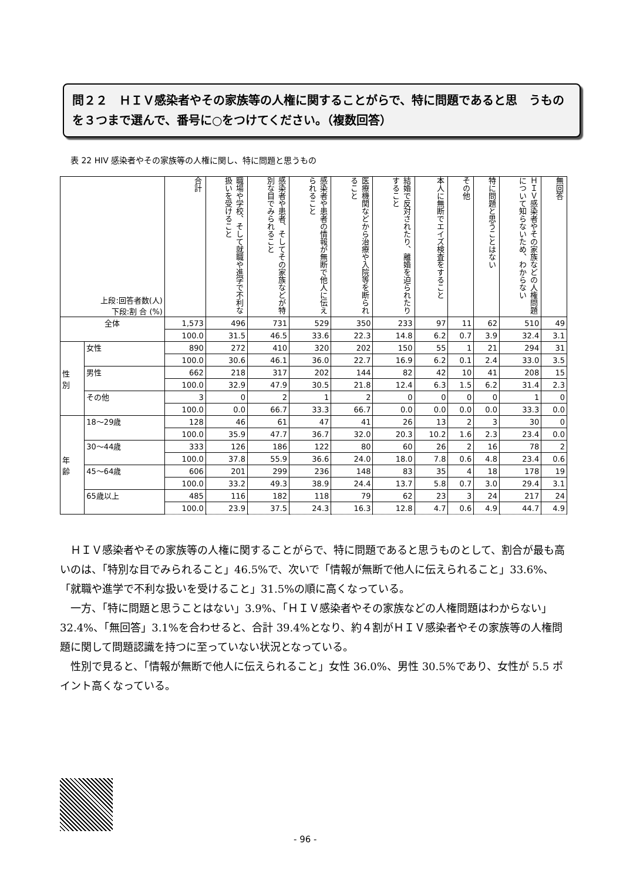問２２　ＨＩＶ感染者やその家族等の人権に関することがらで、特に問題であると思　うものを３つまで選んで、番号に○をつけてください。（複数回答）
表 22 HIV 感染者やその家族等の人権に関し、特に問題と思うもの
| 上段:回答者数(人) 下段:割 合 (%) | | 合計 | 職場や学校、そして就職や進学で不利な扱いを受けること | 感染者や患者、そしてその家族などが特別な目でみられること | 感染者や患者の情報が無断で他人に伝えられること | 医療機関などから治療や入院等を断られること | 結婚で反対されたり、離婚を迫られたりすること | 本人に無断でエイズ検査をすること | その他 | 特に問題と思うことはない | ＨＩＶ感染者やその家族などの人権問題について知らないため、わからない | 無回答 |
| 全体 | | 1,573 | 496 | 731 | 529 | 350 | 233 | 97 | 11 | 62 | 510 | 49 |
| | | 100.0 | 31.5 | 46.5 | 33.6 | 22.3 | 14.8 | 6.2 | 0.7 | 3.9 | 32.4 | 3.1 |
| 性 別 | 女性 | 890 | 272 | 410 | 320 | 202 | 150 | 55 | 1 | 21 | 294 | 31 |
| | | 100.0 | 30.6 | 46.1 | 36.0 | 22.7 | 16.9 | 6.2 | 0.1 | 2.4 | 33.0 | 3.5 |
| | 男性 | 662 | 218 | 317 | 202 | 144 | 82 | 42 | 10 | 41 | 208 | 15 |
| | | 100.0 | 32.9 | 47.9 | 30.5 | 21.8 | 12.4 | 6.3 | 1.5 | 6.2 | 31.4 | 2.3 |
| | その他 | 3 | 0 | 2 | 1 | 2 | 0 | 0 | 0 | 0 | 1 | 0 |
| | | 100.0 | 0.0 | 66.7 | 33.3 | 66.7 | 0.0 | 0.0 | 0.0 | 0.0 | 33.3 | 0.0 |
| 年 齢 | 18～29歳 | 128 | 46 | 61 | 47 | 41 | 26 | 13 | 2 | 3 | 30 | 0 |
| | | 100.0 | 35.9 | 47.7 | 36.7 | 32.0 | 20.3 | 10.2 | 1.6 | 2.3 | 23.4 | 0.0 |
| | 30～44歳 | 333 | 126 | 186 | 122 | 80 | 60 | 26 | 2 | 16 | 78 | 2 |
| | | 100.0 | 37.8 | 55.9 | 36.6 | 24.0 | 18.0 | 7.8 | 0.6 | 4.8 | 23.4 | 0.6 |
| | 45～64歳 | 606 | 201 | 299 | 236 | 148 | 83 | 35 | 4 | 18 | 178 | 19 |
| | | 100.0 | 33.2 | 49.3 | 38.9 | 24.4 | 13.7 | 5.8 | 0.7 | 3.0 | 29.4 | 3.1 |
| | 65歳以上 | 485 | 116 | 182 | 118 | 79 | 62 | 23 | 3 | 24 | 217 | 24 |
| | | 100.0 | 23.9 | 37.5 | 24.3 | 16.3 | 12.8 | 4.7 | 0.6 | 4.9 | 44.7 | 4.9 |
ＨＩＶ感染者やその家族等の人権に関することがらで、特に問題であると思うものとして、割合が最も高いのは、「特別な目でみられること」46.5%で、次いで「情報が無断で他人に伝えられること」33.6%、「就職や進学で不利な扱いを受けること」31.5%の順に高くなっている。
一方、「特に問題と思うことはない」3.9%、「ＨＩＶ感染者やその家族などの人権問題はわからない」32.4%、「無回答」3.1%を合わせると、合計 39.4%となり、約４割がＨＩＶ感染者やその家族等の人権問題に関して問題認識を持つに至っていない状況となっている。
性別で見ると、「情報が無断で他人に伝えられること」女性 36.0%、男性 30.5%であり、女性が 5.5 ポイント高くなっている。
- 96 -